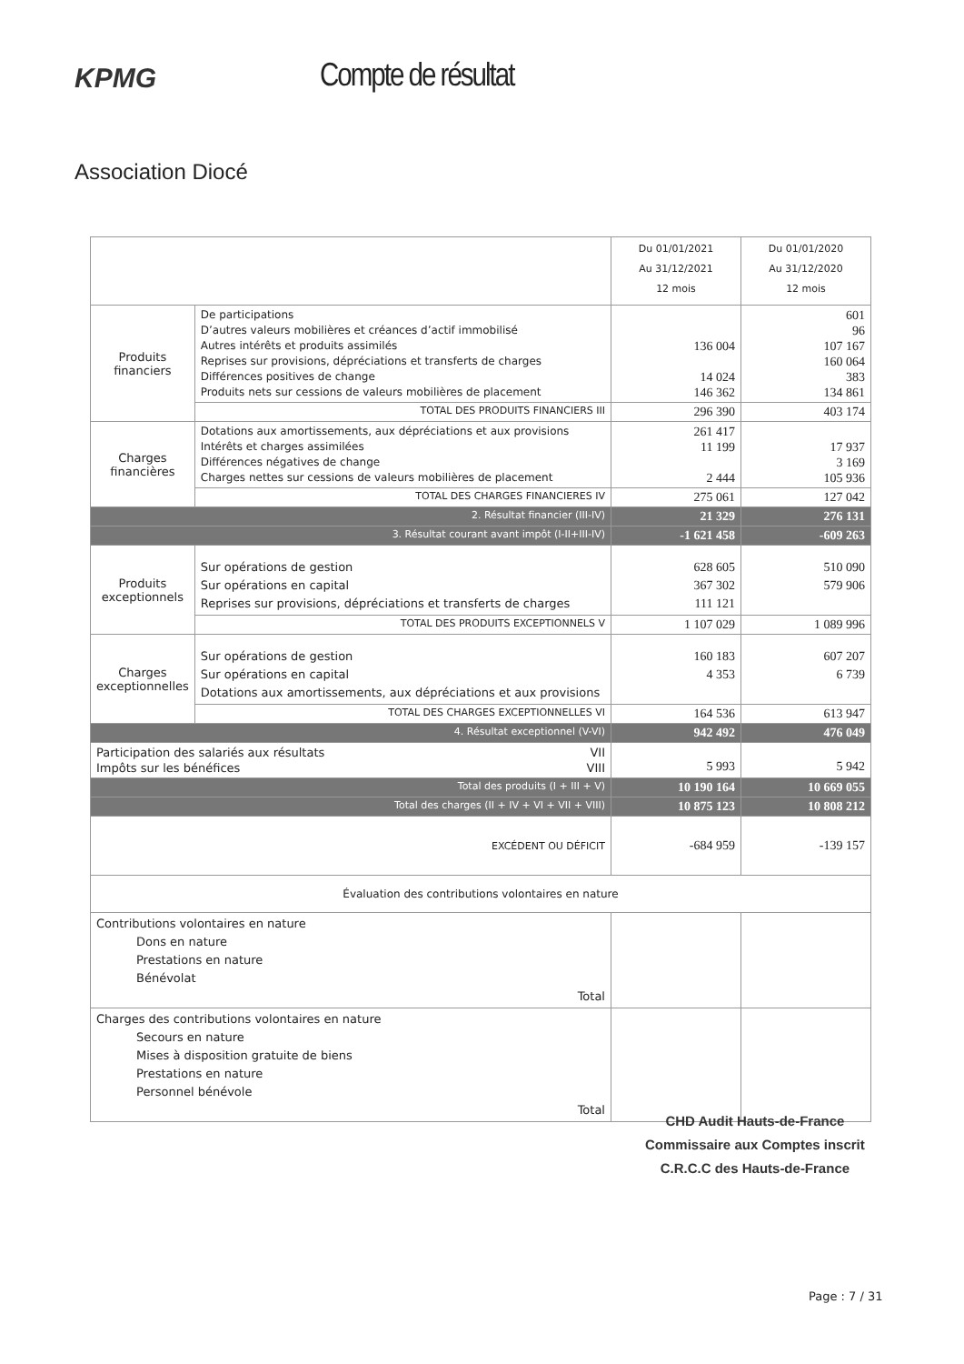KPMG
Compte de résultat
Association Diocé
| | | Du 01/01/2021 Au 31/12/2021 12 mois | Du 01/01/2020 Au 31/12/2020 12 mois |
| Produits financiers | De participations D’autres valeurs mobilières et créances d’actif immobilisé Autres intérêts et produits assimilés Reprises sur provisions, dépréciations et transferts de charges Différences positives de change Produits nets sur cessions de valeurs mobilières de placement | 136 004 14 024 146 362 | 601 96 107 167 160 064 383 134 861 |
| | TOTAL DES PRODUITS FINANCIERS III | 296 390 | 403 174 |
| Charges financières | Dotations aux amortissements, aux dépréciations et aux provisions Intérêts et charges assimilées Différences négatives de change Charges nettes sur cessions de valeurs mobilières de placement | 261 417 11 199 2 444 | 17 937 3 169 105 936 |
| | TOTAL DES CHARGES FINANCIERES IV | 275 061 | 127 042 |
| 2. Résultat financier (III-IV) | | 21 329 | 276 131 |
| 3. Résultat courant avant impôt (I-II+III-IV) | | -1 621 458 | -609 263 |
| Produits exceptionnels | Sur opérations de gestion Sur opérations en capital Reprises sur provisions, dépréciations et transferts de charges | 628 605 367 302 111 121 | 510 090 579 906 |
| | TOTAL DES PRODUITS EXCEPTIONNELS V | 1 107 029 | 1 089 996 |
| Charges exceptionnelles | Sur opérations de gestion Sur opérations en capital Dotations aux amortissements, aux dépréciations et aux provisions | 160 183 4 353 | 607 207 6 739 |
| | TOTAL DES CHARGES EXCEPTIONNELLES VI | 164 536 | 613 947 |
| 4. Résultat exceptionnel (V-VI) | | 942 492 | 476 049 |
| Participation des salariés aux résultats VII Impôts sur les bénéfices VIII | | 5 993 | 5 942 |
| Total des produits (I + III + V) | | 10 190 164 | 10 669 055 |
| Total des charges (II + IV + VI + VII + VIII) | | 10 875 123 | 10 808 212 |
| EXCÉDENT OU DÉFICIT | | -684 959 | -139 157 |
| Évaluation des contributions volontaires en nature | | | |
| Contributions volontaires en nature Dons en nature Prestations en nature Bénévolat Total | | | |
| Charges des contributions volontaires en nature Secours en nature Mises à disposition gratuite de biens Prestations en nature Personnel bénévole Total | | | |
CHD Audit Hauts-de-France
Commissaire aux Comptes inscrit
C.R.C.C des Hauts-de-France
Page : 7 / 31